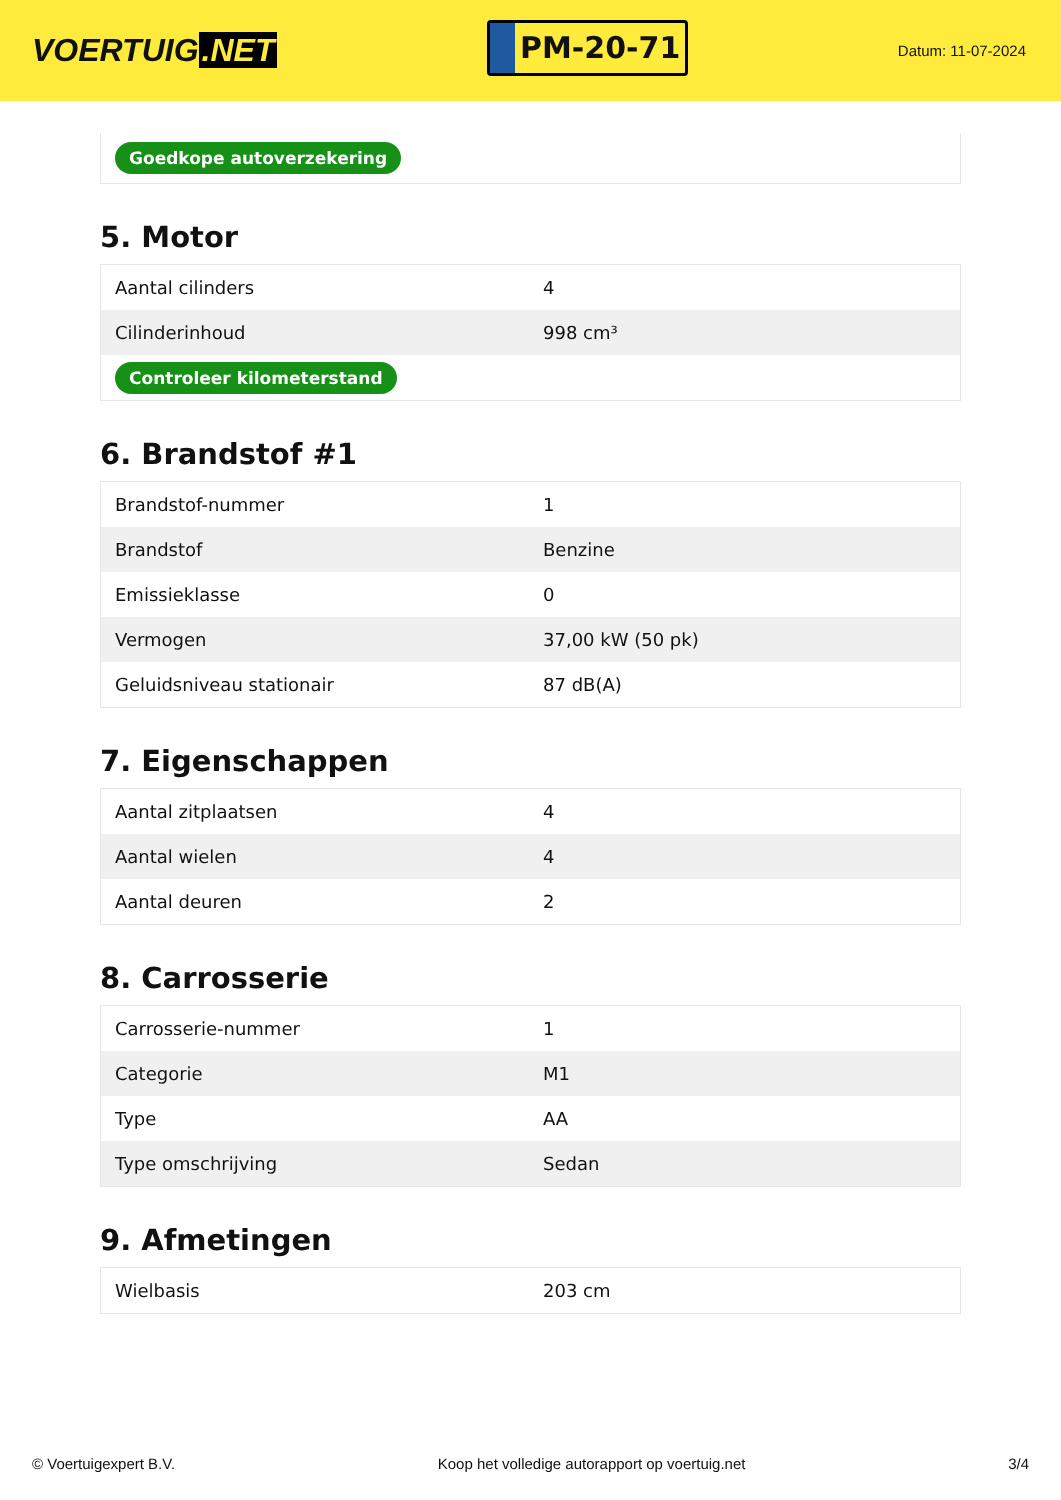VOERTUIG.NET
PM-20-71
Datum: 11-07-2024
| Goedkope autoverzekering |
5. Motor
| Aantal cilinders | 4 |
| Cilinderinhoud | 998 cm³ |
| Controleer kilometerstand | |
6. Brandstof #1
| Brandstof-nummer | 1 |
| Brandstof | Benzine |
| Emissieklasse | 0 |
| Vermogen | 37,00 kW (50 pk) |
| Geluidsniveau stationair | 87 dB(A) |
7. Eigenschappen
| Aantal zitplaatsen | 4 |
| Aantal wielen | 4 |
| Aantal deuren | 2 |
8. Carrosserie
| Carrosserie-nummer | 1 |
| Categorie | M1 |
| Type | AA |
| Type omschrijving | Sedan |
9. Afmetingen
| Wielbasis | 203 cm |
© Voertuigexpert B.V. Koop het volledige autorapport op voertuig.net 3/4